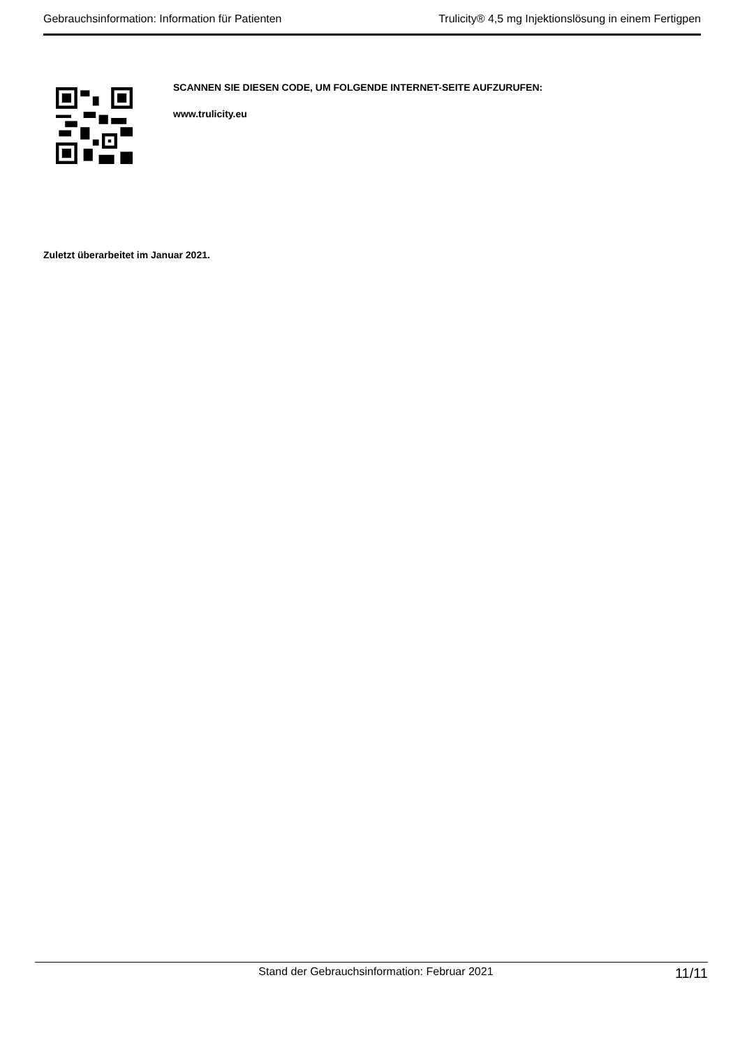Gebrauchsinformation: Information für Patienten Trulicity® 4,5 mg Injektionslösung in einem Fertigpen
SCANNEN SIE DIESEN CODE, UM FOLGENDE INTERNET-SEITE AUFZURUFEN:
www.trulicity.eu
Zuletzt überarbeitet im Januar 2021.
Stand der Gebrauchsinformation: Februar 2021 11/11